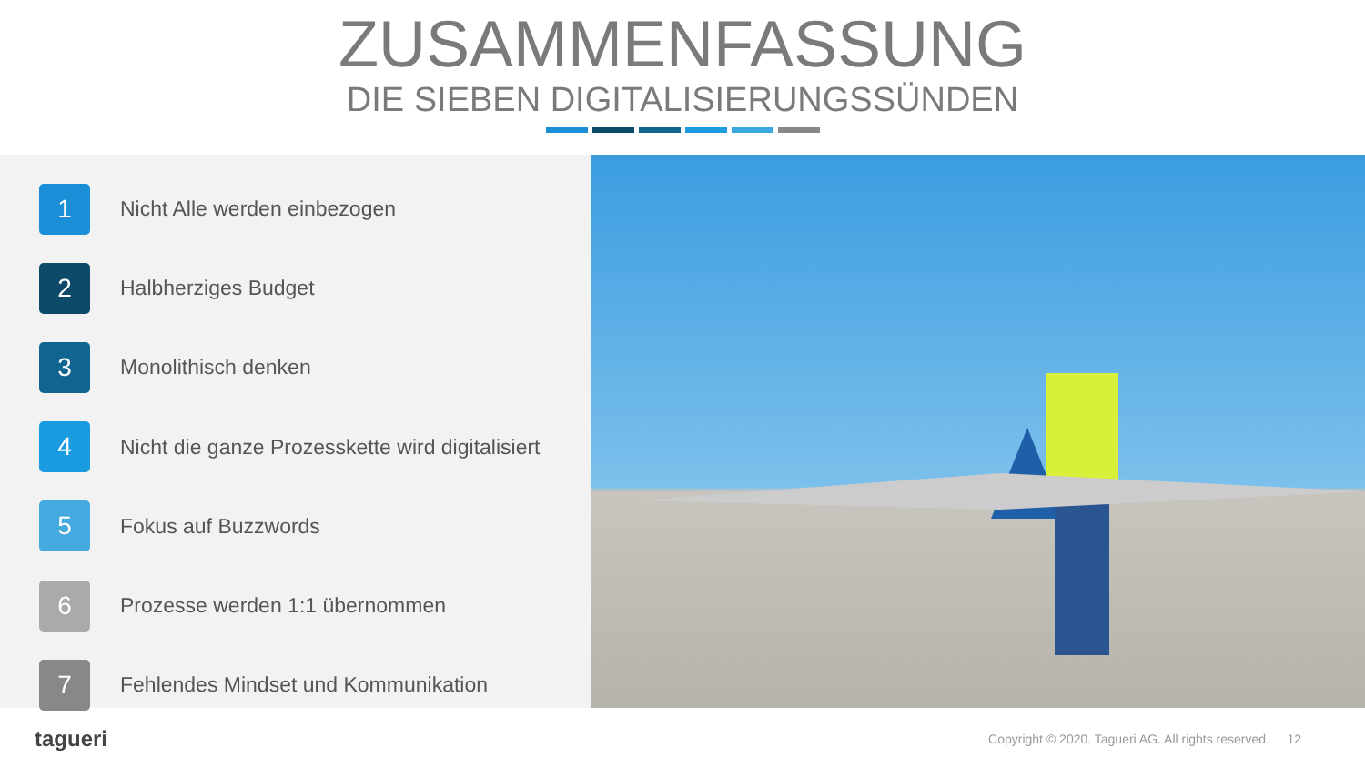ZUSAMMENFASSUNG
DIE SIEBEN DIGITALISIERUNGSSÜNDEN
1
Nicht Alle werden einbezogen
2
Halbherziges Budget
3
Monolithisch denken
4
Nicht die ganze Prozesskette wird digitalisiert
5
Fokus auf Buzzwords
6
Prozesse werden 1:1 übernommen
7
Fehlendes Mindset und Kommunikation
tagueri
Copyright © 2020. Tagueri AG. All rights reserved. 12